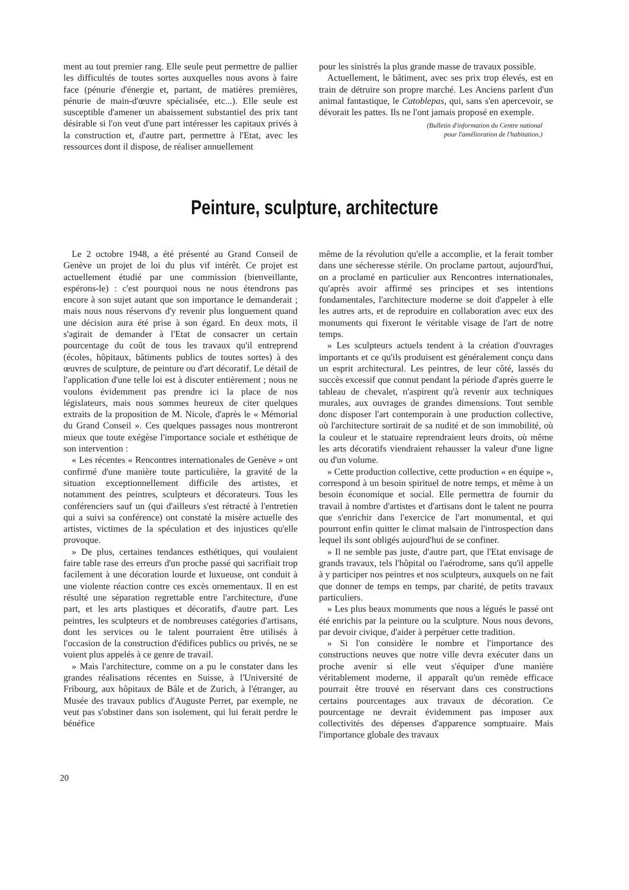ment au tout premier rang. Elle seule peut permettre de pallier les difficultés de toutes sortes auxquelles nous avons à faire face (pénurie d'énergie et, partant, de matières premières, pénurie de main-d'œuvre spécialisée, etc...). Elle seule est susceptible d'amener un abaissement substantiel des prix tant désirable si l'on veut d'une part intéresser les capitaux privés à la construction et, d'autre part, permettre à l'Etat, avec les ressources dont il dispose, de réaliser annuellement
pour les sinistrés la plus grande masse de travaux possible.
Actuellement, le bâtiment, avec ses prix trop élevés, est en train de détruire son propre marché. Les Anciens parlent d'un animal fantastique, le Catoblepas, qui, sans s'en apercevoir, se dévorait les pattes. Ils ne l'ont jamais proposé en exemple.
(Bulletin d'information du Centre national
pour l'amélioration de l'habitation.)
Peinture, sculpture, architecture
Le 2 octobre 1948, a été présenté au Grand Conseil de Genève un projet de loi du plus vif intérêt. Ce projet est actuellement étudié par une commission (bienveillante, espérons-le) : c'est pourquoi nous ne nous étendrons pas encore à son sujet autant que son importance le demanderait ; mais nous nous réservons d'y revenir plus longuement quand une décision aura été prise à son égard. En deux mots, il s'agirait de demander à l'Etat de consacrer un certain pourcentage du coût de tous les travaux qu'il entreprend (écoles, hôpitaux, bâtiments publics de toutes sortes) à des œuvres de sculpture, de peinture ou d'art décoratif. Le détail de l'application d'une telle loi est à discuter entièrement ; nous ne voulons évidemment pas prendre ici la place de nos législateurs, mais nous sommes heureux de citer quelques extraits de la proposition de M. Nicole, d'après le « Mémorial du Grand Conseil ». Ces quelques passages nous montreront mieux que toute exégèse l'importance sociale et esthétique de son intervention :
« Les récentes « Rencontres internationales de Genève » ont confirmé d'une manière toute particulière, la gravité de la situation exceptionnellement difficile des artistes, et notamment des peintres, sculpteurs et décorateurs. Tous les conférenciers sauf un (qui d'ailleurs s'est rétracté à l'entretien qui a suivi sa conférence) ont constaté la misère actuelle des artistes, victimes de la spéculation et des injustices qu'elle provoque.
» De plus, certaines tendances esthétiques, qui voulaient faire table rase des erreurs d'un proche passé qui sacrifiait trop facilement à une décoration lourde et luxueuse, ont conduit à une violente réaction contre ces excès ornementaux. Il en est résulté une séparation regrettable entre l'architecture, d'une part, et les arts plastiques et décoratifs, d'autre part. Les peintres, les sculpteurs et de nombreuses catégories d'artisans, dont les services ou le talent pourraient être utilisés à l'occasion de la construction d'édifices publics ou privés, ne se voient plus appelés à ce genre de travail.
» Mais l'architecture, comme on a pu le constater dans les grandes réalisations récentes en Suisse, à l'Université de Fribourg, aux hôpitaux de Bâle et de Zurich, à l'étranger, au Musée des travaux publics d'Auguste Perret, par exemple, ne veut pas s'obstiner dans son isolement, qui lui ferait perdre le bénéfice
même de la révolution qu'elle a accomplie, et la ferait tomber dans une sécheresse stérile. On proclame partout, aujourd'hui, on a proclamé en particulier aux Rencontres internationales, qu'après avoir affirmé ses principes et ses intentions fondamentales, l'architecture moderne se doit d'appeler à elle les autres arts, et de reproduire en collaboration avec eux des monuments qui fixeront le véritable visage de l'art de notre temps.
» Les sculpteurs actuels tendent à la création d'ouvrages importants et ce qu'ils produisent est généralement conçu dans un esprit architectural. Les peintres, de leur côté, lassés du succès excessif que connut pendant la période d'après guerre le tableau de chevalet, n'aspirent qu'à revenir aux techniques murales, aux ouvrages de grandes dimensions. Tout semble donc disposer l'art contemporain à une production collective, où l'architecture sortirait de sa nudité et de son immobilité, où la couleur et le statuaire reprendraient leurs droits, où même les arts décoratifs viendraient rehausser la valeur d'une ligne ou d'un volume.
» Cette production collective, cette production « en équipe », correspond à un besoin spirituel de notre temps, et même à un besoin économique et social. Elle permettra de fournir du travail à nombre d'artistes et d'artisans dont le talent ne pourra que s'enrichir dans l'exercice de l'art monumental, et qui pourront enfin quitter le climat malsain de l'introspection dans lequel ils sont obligés aujourd'hui de se confiner.
» Il ne semble pas juste, d'autre part, que l'Etat envisage de grands travaux, tels l'hôpital ou l'aérodrome, sans qu'il appelle à y participer nos peintres et nos sculpteurs, auxquels on ne fait que donner de temps en temps, par charité, de petits travaux particuliers.
» Les plus beaux monuments que nous a légués le passé ont été enrichis par la peinture ou la sculpture. Nous nous devons, par devoir civique, d'aider à perpétuer cette tradition.
» Si l'on considère le nombre et l'importance des constructions neuves que notre ville devra exécuter dans un proche avenir si elle veut s'équiper d'une manière véritablement moderne, il apparaît qu'un remède efficace pourrait être trouvé en réservant dans ces constructions certains pourcentages aux travaux de décoration. Ce pourcentage ne devrait évidemment pas imposer aux collectivités des dépenses d'apparence somptuaire. Mais l'importance globale des travaux
20